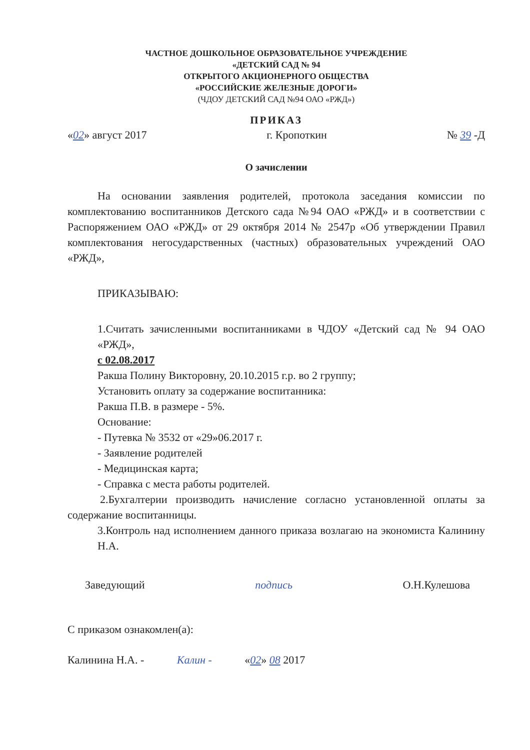ЧАСТНОЕ ДОШКОЛЬНОЕ ОБРАЗОВАТЕЛЬНОЕ УЧРЕЖДЕНИЕ
«ДЕТСКИЙ САД № 94
ОТКРЫТОГО АКЦИОНЕРНОГО ОБЩЕСТВА
«РОССИЙСКИЕ ЖЕЛЕЗНЫЕ ДОРОГИ»
(ЧДОУ ДЕТСКИЙ САД №94 ОАО «РЖД»)
ПРИКАЗ
«02» август 2017 г. Кропоткин № 39 -Д
О зачислении
На основании заявления родителей, протокола заседания комиссии по комплектованию воспитанников Детского сада №94 ОАО «РЖД» и в соответствии с Распоряжением ОАО «РЖД» от 29 октября 2014 № 2547р «Об утверждении Правил комплектования негосударственных (частных) образовательных учреждений ОАО «РЖД»,
ПРИКАЗЫВАЮ:
1.Считать зачисленными воспитанниками в ЧДОУ «Детский сад № 94 ОАО «РЖД»,
с 02.08.2017
Ракша Полину Викторовну, 20.10.2015 г.р. во 2 группу;
Установить оплату за содержание воспитанника:
Ракша П.В. в размере - 5%.
Основание:
- Путевка № 3532 от «29»06.2017 г.
- Заявление родителей
- Медицинская карта;
- Справка с места работы родителей.
2.Бухгалтерии производить начисление согласно установленной оплаты за содержание воспитанницы.
3.Контроль над исполнением данного приказа возлагаю на экономиста Калинину Н.А.
Заведующий подпись О.Н.Кулешова
С приказом ознакомлен(а):
Калинина Н.А. - Калин - «02» 08 2017